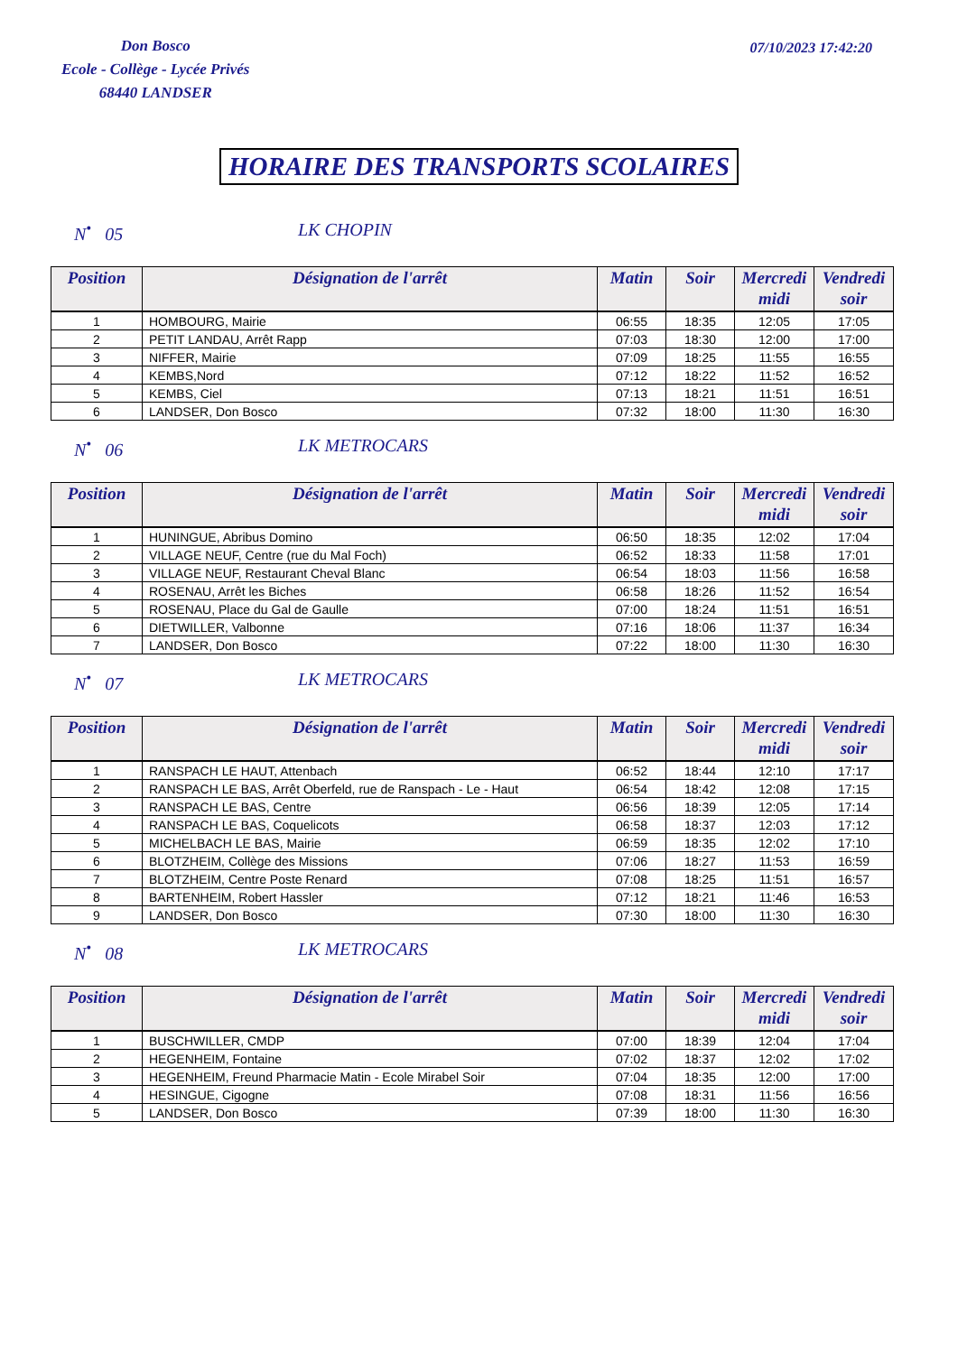Don Bosco
Ecole - Collège - Lycée Privés
68440 LANDSER
07/10/2023 17:42:20
HORAIRE DES TRANSPORTS SCOLAIRES
N<sup>•</sup> 05 LK CHOPIN
| Position | Désignation de l'arrêt | Matin | Soir | Mercredi midi | Vendredi soir |
| --- | --- | --- | --- | --- | --- |
| 1 | HOMBOURG, Mairie | 06:55 | 18:35 | 12:05 | 17:05 |
| 2 | PETIT LANDAU, Arrêt Rapp | 07:03 | 18:30 | 12:00 | 17:00 |
| 3 | NIFFER, Mairie | 07:09 | 18:25 | 11:55 | 16:55 |
| 4 | KEMBS,Nord | 07:12 | 18:22 | 11:52 | 16:52 |
| 5 | KEMBS, Ciel | 07:13 | 18:21 | 11:51 | 16:51 |
| 6 | LANDSER, Don Bosco | 07:32 | 18:00 | 11:30 | 16:30 |
N<sup>•</sup> 06 LK METROCARS
| Position | Désignation de l'arrêt | Matin | Soir | Mercredi midi | Vendredi soir |
| --- | --- | --- | --- | --- | --- |
| 1 | HUNINGUE, Abribus Domino | 06:50 | 18:35 | 12:02 | 17:04 |
| 2 | VILLAGE NEUF, Centre (rue du Mal Foch) | 06:52 | 18:33 | 11:58 | 17:01 |
| 3 | VILLAGE NEUF, Restaurant Cheval Blanc | 06:54 | 18:03 | 11:56 | 16:58 |
| 4 | ROSENAU, Arrêt les Biches | 06:58 | 18:26 | 11:52 | 16:54 |
| 5 | ROSENAU, Place du Gal de Gaulle | 07:00 | 18:24 | 11:51 | 16:51 |
| 6 | DIETWILLER, Valbonne | 07:16 | 18:06 | 11:37 | 16:34 |
| 7 | LANDSER, Don Bosco | 07:22 | 18:00 | 11:30 | 16:30 |
N<sup>•</sup> 07 LK METROCARS
| Position | Désignation de l'arrêt | Matin | Soir | Mercredi midi | Vendredi soir |
| --- | --- | --- | --- | --- | --- |
| 1 | RANSPACH LE HAUT, Attenbach | 06:52 | 18:44 | 12:10 | 17:17 |
| 2 | RANSPACH LE BAS, Arrêt Oberfeld, rue de Ranspach - Le - Haut | 06:54 | 18:42 | 12:08 | 17:15 |
| 3 | RANSPACH LE BAS, Centre | 06:56 | 18:39 | 12:05 | 17:14 |
| 4 | RANSPACH LE BAS, Coquelicots | 06:58 | 18:37 | 12:03 | 17:12 |
| 5 | MICHELBACH LE BAS, Mairie | 06:59 | 18:35 | 12:02 | 17:10 |
| 6 | BLOTZHEIM, Collège des Missions | 07:06 | 18:27 | 11:53 | 16:59 |
| 7 | BLOTZHEIM, Centre Poste Renard | 07:08 | 18:25 | 11:51 | 16:57 |
| 8 | BARTENHEIM, Robert Hassler | 07:12 | 18:21 | 11:46 | 16:53 |
| 9 | LANDSER, Don Bosco | 07:30 | 18:00 | 11:30 | 16:30 |
N<sup>•</sup> 08 LK METROCARS
| Position | Désignation de l'arrêt | Matin | Soir | Mercredi midi | Vendredi soir |
| --- | --- | --- | --- | --- | --- |
| 1 | BUSCHWILLER, CMDP | 07:00 | 18:39 | 12:04 | 17:04 |
| 2 | HEGENHEIM, Fontaine | 07:02 | 18:37 | 12:02 | 17:02 |
| 3 | HEGENHEIM, Freund Pharmacie Matin - Ecole Mirabel Soir | 07:04 | 18:35 | 12:00 | 17:00 |
| 4 | HESINGUE, Cigogne | 07:08 | 18:31 | 11:56 | 16:56 |
| 5 | LANDSER, Don Bosco | 07:39 | 18:00 | 11:30 | 16:30 |